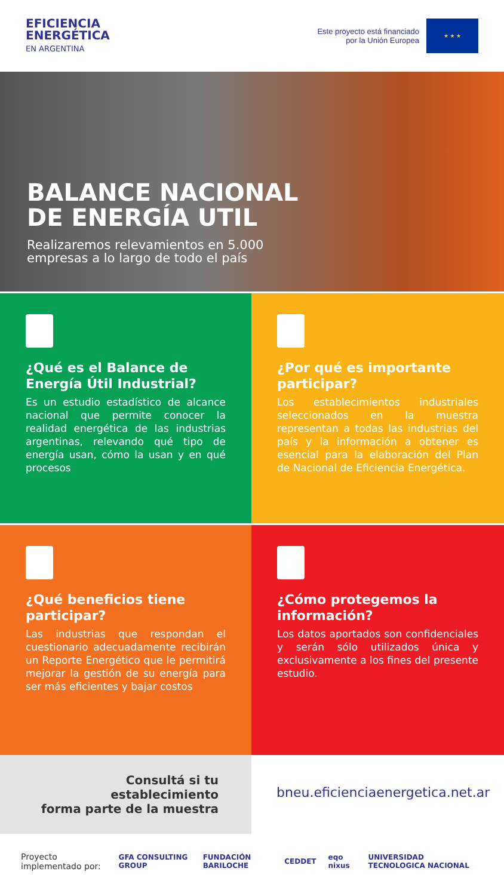EFICIENCIA
ENERGÉTICA
EN ARGENTINA
Este proyecto está financiado
por la Unión Europea
★ ★ ★
BALANCE NACIONAL
DE ENERGÍA UTIL
Realizaremos relevamientos en 5.000
empresas a lo largo de todo el país
¿Qué es el Balance de Energía Útil Industrial?
Es un estudio estadístico de alcance nacional que permite conocer la realidad energética de las industrias argentinas, relevando qué tipo de energía usan, cómo la usan y en qué procesos
¿Por qué es importante participar?
Los establecimientos industriales seleccionados en la muestra representan a todas las industrias del país y la información a obtener es esencial para la elaboración del Plan de Nacional de Eficiencia Energética.
¿Qué beneficios tiene participar?
Las industrias que respondan el cuestionario adecuadamente recibirán un Reporte Energético que le permitirá mejorar la gestión de su energía para ser más eficientes y bajar costos
¿Cómo protegemos la información?
Los datos aportados son confidenciales y serán sólo utilizados única y exclusivamente a los fines del presente estudio.
Consultá si tu establecimiento
forma parte de la muestra
bneu.eficienciaenergetica.net.ar
Proyecto implementado por: GFA CONSULTING GROUP FUNDACIÓN BARILOCHE CEDDET eqo nixus UNIVERSIDAD TECNOLOGICA NACIONAL